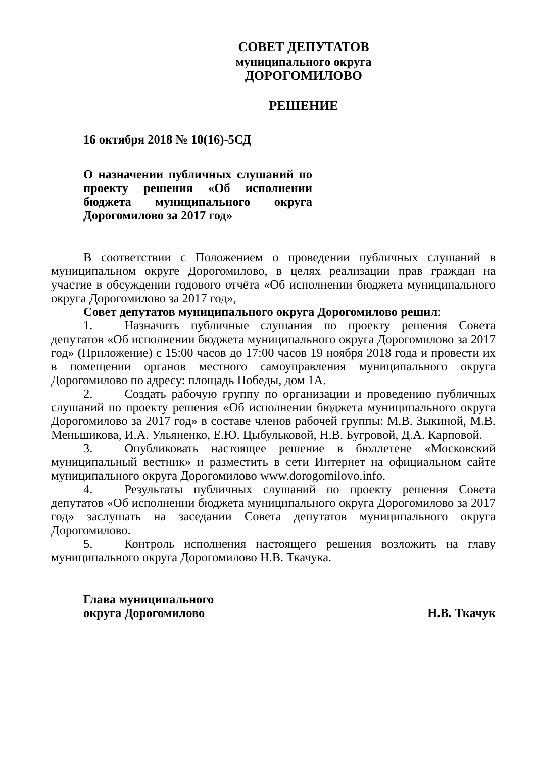СОВЕТ ДЕПУТАТОВ
муниципального округа
ДОРОГОМИЛОВО
РЕШЕНИЕ
16 октября 2018 № 10(16)-5СД
О назначении публичных слушаний по проекту решения «Об исполнении бюджета муниципального округа Дорогомилово за 2017 год»
В соответствии с Положением о проведении публичных слушаний в муниципальном округе Дорогомилово, в целях реализации прав граждан на участие в обсуждении годового отчёта «Об исполнении бюджета муниципального округа Дорогомилово за 2017 год»,
Совет депутатов муниципального округа Дорогомилово решил:
1. Назначить публичные слушания по проекту решения Совета депутатов «Об исполнении бюджета муниципального округа Дорогомилово за 2017 год» (Приложение) с 15:00 часов до 17:00 часов 19 ноября 2018 года и провести их в помещении органов местного самоуправления муниципального округа Дорогомилово по адресу: площадь Победы, дом 1А.
2. Создать рабочую группу по организации и проведению публичных слушаний по проекту решения «Об исполнении бюджета муниципального округа Дорогомилово за 2017 год» в составе членов рабочей группы: М.В. Зыкиной, М.В. Меньшикова, И.А. Ульяненко, Е.Ю. Цыбульковой, Н.В. Бугровой, Д.А. Карповой.
3. Опубликовать настоящее решение в бюллетене «Московский муниципальный вестник» и разместить в сети Интернет на официальном сайте муниципального округа Дорогомилово www.dorogomilovo.info.
4. Результаты публичных слушаний по проекту решения Совета депутатов «Об исполнении бюджета муниципального округа Дорогомилово за 2017 год» заслушать на заседании Совета депутатов муниципального округа Дорогомилово.
5. Контроль исполнения настоящего решения возложить на главу муниципального округа Дорогомилово Н.В. Ткачука.
Глава муниципального
округа Дорогомилово Н.В. Ткачук